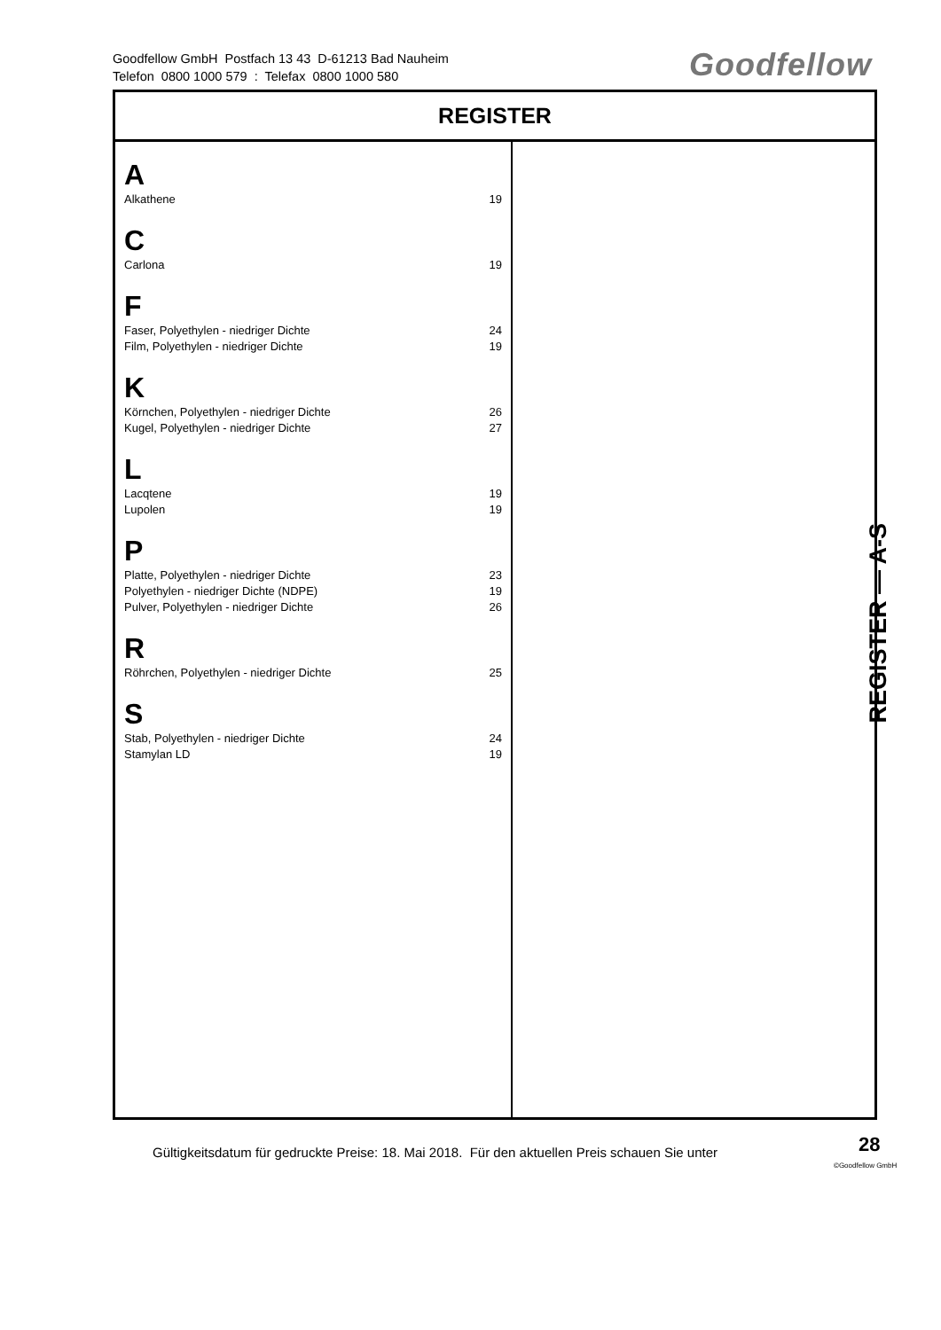Goodfellow GmbH Postfach 13 43 D-61213 Bad Nauheim
Telefon 0800 1000 579 : Telefax 0800 1000 580
Goodfellow
REGISTER
A
Alkathene 19
C
Carlona 19
F
Faser, Polyethylen - niedriger Dichte 24
Film, Polyethylen - niedriger Dichte 19
K
Körnchen, Polyethylen - niedriger Dichte 26
Kugel, Polyethylen - niedriger Dichte 27
L
Lacqtene 19
Lupolen 19
P
Platte, Polyethylen - niedriger Dichte 23
Polyethylen - niedriger Dichte (NDPE) 19
Pulver, Polyethylen - niedriger Dichte 26
R
Röhrchen, Polyethylen - niedriger Dichte 25
S
Stab, Polyethylen - niedriger Dichte 24
Stamylan LD 19
REGISTER — A-S
Gültigkeitsdatum für gedruckte Preise: 18. Mai 2018. Für den aktuellen Preis schauen Sie unter
28
©Goodfellow GmbH